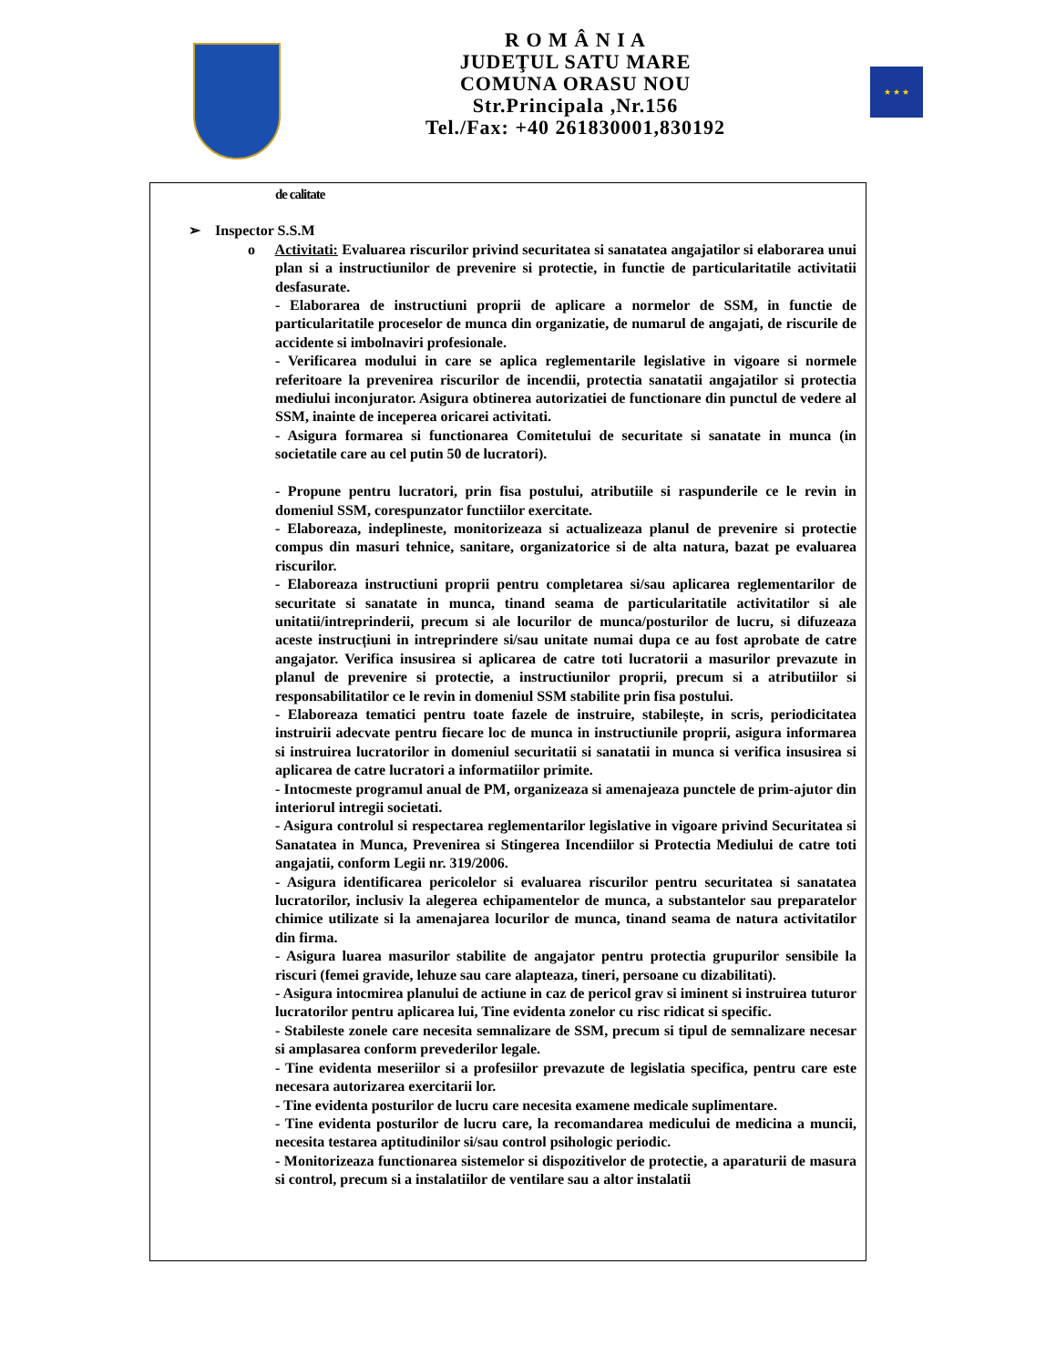R O M Â N I A
JUDEŢUL SATU MARE
COMUNA ORASU NOU
Str.Principala ,Nr.156
Tel./Fax: +40 261830001,830192
★ ★ ★
de calitate
➢ Inspector S.S.M
o Activitati: Evaluarea riscurilor privind securitatea si sanatatea angajatilor si elaborarea unui plan si a instructiunilor de prevenire si protectie, in functie de particularitatile activitatii desfasurate.
- Elaborarea de instructiuni proprii de aplicare a normelor de SSM, in functie de particularitatile proceselor de munca din organizatie, de numarul de angajati, de riscurile de accidente si imbolnaviri profesionale.
- Verificarea modului in care se aplica reglementarile legislative in vigoare si normele referitoare la prevenirea riscurilor de incendii, protectia sanatatii angajatilor si protectia mediului inconjurator. Asigura obtinerea autorizatiei de functionare din punctul de vedere al SSM, inainte de inceperea oricarei activitati.
- Asigura formarea si functionarea Comitetului de securitate si sanatate in munca (in societatile care au cel putin 50 de lucratori).
- Propune pentru lucratori, prin fisa postului, atributiile si raspunderile ce le revin in domeniul SSM, corespunzator functiilor exercitate.
- Elaboreaza, indeplineste, monitorizeaza si actualizeaza planul de prevenire si protectie compus din masuri tehnice, sanitare, organizatorice si de alta natura, bazat pe evaluarea riscurilor.
- Elaboreaza instructiuni proprii pentru completarea si/sau aplicarea reglementarilor de securitate si sanatate in munca, tinand seama de particularitatile activitatilor si ale unitatii/intreprinderii, precum si ale locurilor de munca/posturilor de lucru, si difuzeaza aceste instrucțiuni in intreprindere si/sau unitate numai dupa ce au fost aprobate de catre angajator. Verifica insusirea si aplicarea de catre toti lucratorii a masurilor prevazute in planul de prevenire si protectie, a instructiunilor proprii, precum si a atributiilor si responsabilitatilor ce le revin in domeniul SSM stabilite prin fisa postului.
- Elaboreaza tematici pentru toate fazele de instruire, stabilește, in scris, periodicitatea instruirii adecvate pentru fiecare loc de munca in instructiunile proprii, asigura informarea si instruirea lucratorilor in domeniul securitatii si sanatatii in munca si verifica insusirea si aplicarea de catre lucratori a informatiilor primite.
- Intocmeste programul anual de PM, organizeaza si amenajeaza punctele de prim-ajutor din interiorul intregii societati.
- Asigura controlul si respectarea reglementarilor legislative in vigoare privind Securitatea si Sanatatea in Munca, Prevenirea si Stingerea Incendiilor si Protectia Mediului de catre toti angajatii, conform Legii nr. 319/2006.
- Asigura identificarea pericolelor si evaluarea riscurilor pentru securitatea si sanatatea lucratorilor, inclusiv la alegerea echipamentelor de munca, a substantelor sau preparatelor chimice utilizate si la amenajarea locurilor de munca, tinand seama de natura activitatilor din firma.
- Asigura luarea masurilor stabilite de angajator pentru protectia grupurilor sensibile la riscuri (femei gravide, lehuze sau care alapteaza, tineri, persoane cu dizabilitati).
- Asigura intocmirea planului de actiune in caz de pericol grav si iminent si instruirea tuturor lucratorilor pentru aplicarea lui, Tine evidenta zonelor cu risc ridicat si specific.
- Stabileste zonele care necesita semnalizare de SSM, precum si tipul de semnalizare necesar si amplasarea conform prevederilor legale.
- Tine evidenta meseriilor si a profesiilor prevazute de legislatia specifica, pentru care este necesara autorizarea exercitarii lor.
- Tine evidenta posturilor de lucru care necesita examene medicale suplimentare.
- Tine evidenta posturilor de lucru care, la recomandarea medicului de medicina a muncii, necesita testarea aptitudinilor si/sau control psihologic periodic.
- Monitorizeaza functionarea sistemelor si dispozitivelor de protectie, a aparaturii de masura si control, precum si a instalatiilor de ventilare sau a altor instalatii